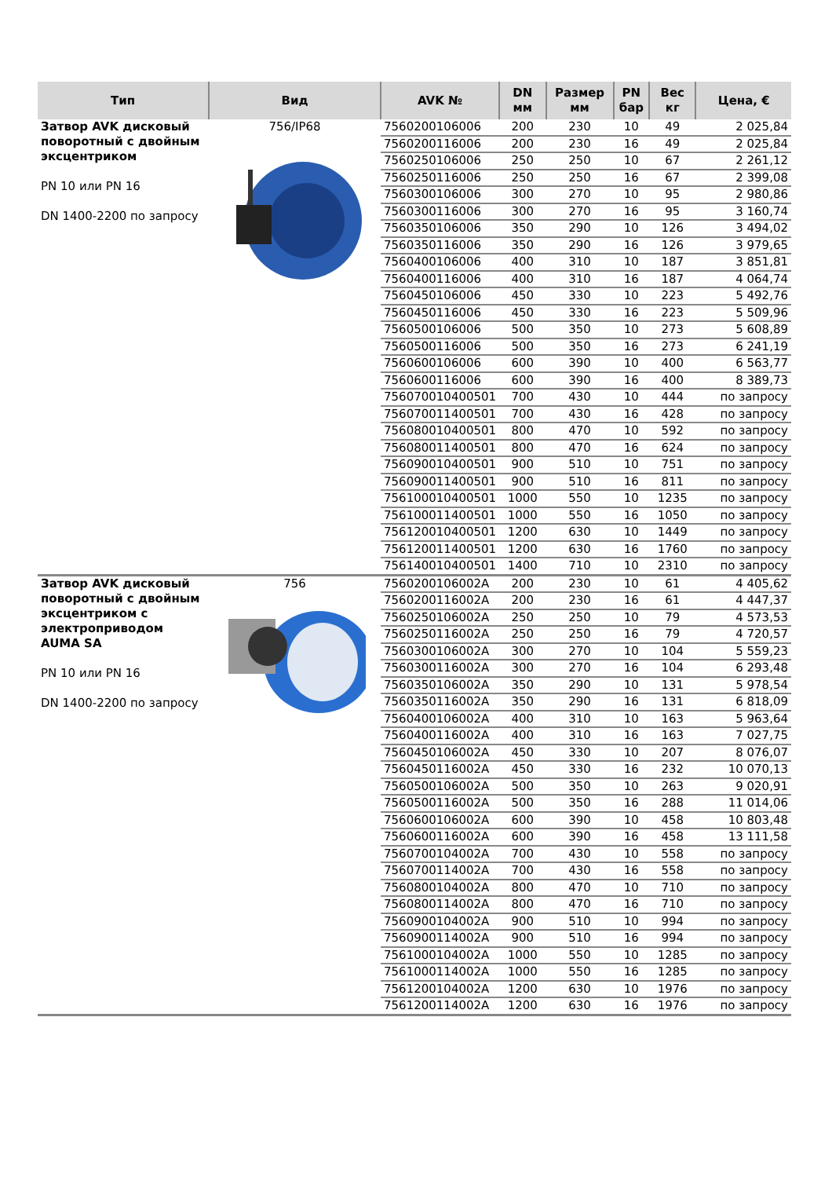| Тип | Вид | AVK № | DN мм | Размер мм | PN бар | Вес кг | Цена, € |
| --- | --- | --- | --- | --- | --- | --- | --- |
| Затвор AVK дисковый поворотный с двойным эксцентриком PN 10 или PN 16 DN 1400-2200 по запросу | 756/IP68 | 7560200106006 | 200 | 230 | 10 | 49 | 2 025,84 |
| | | 7560200116006 | 200 | 230 | 16 | 49 | 2 025,84 |
| | | 7560250106006 | 250 | 250 | 10 | 67 | 2 261,12 |
| | | 7560250116006 | 250 | 250 | 16 | 67 | 2 399,08 |
| | | 7560300106006 | 300 | 270 | 10 | 95 | 2 980,86 |
| | | 7560300116006 | 300 | 270 | 16 | 95 | 3 160,74 |
| | | 7560350106006 | 350 | 290 | 10 | 126 | 3 494,02 |
| | | 7560350116006 | 350 | 290 | 16 | 126 | 3 979,65 |
| | | 7560400106006 | 400 | 310 | 10 | 187 | 3 851,81 |
| | | 7560400116006 | 400 | 310 | 16 | 187 | 4 064,74 |
| | | 7560450106006 | 450 | 330 | 10 | 223 | 5 492,76 |
| | | 7560450116006 | 450 | 330 | 16 | 223 | 5 509,96 |
| | | 7560500106006 | 500 | 350 | 10 | 273 | 5 608,89 |
| | | 7560500116006 | 500 | 350 | 16 | 273 | 6 241,19 |
| | | 7560600106006 | 600 | 390 | 10 | 400 | 6 563,77 |
| | | 7560600116006 | 600 | 390 | 16 | 400 | 8 389,73 |
| | | 756070010400501 | 700 | 430 | 10 | 444 | по запросу |
| | | 756070011400501 | 700 | 430 | 16 | 428 | по запросу |
| | | 756080010400501 | 800 | 470 | 10 | 592 | по запросу |
| | | 756080011400501 | 800 | 470 | 16 | 624 | по запросу |
| | | 756090010400501 | 900 | 510 | 10 | 751 | по запросу |
| | | 756090011400501 | 900 | 510 | 16 | 811 | по запросу |
| | | 756100010400501 | 1000 | 550 | 10 | 1235 | по запросу |
| | | 756100011400501 | 1000 | 550 | 16 | 1050 | по запросу |
| | | 756120010400501 | 1200 | 630 | 10 | 1449 | по запросу |
| | | 756120011400501 | 1200 | 630 | 16 | 1760 | по запросу |
| | | 756140010400501 | 1400 | 710 | 10 | 2310 | по запросу |
| Затвор AVK дисковый поворотный с двойным эксцентриком с электроприводом AUMA SA PN 10 или PN 16 DN 1400-2200 по запросу | 756 | 7560200106002A | 200 | 230 | 10 | 61 | 4 405,62 |
| | | 7560200116002A | 200 | 230 | 16 | 61 | 4 447,37 |
| | | 7560250106002A | 250 | 250 | 10 | 79 | 4 573,53 |
| | | 7560250116002A | 250 | 250 | 16 | 79 | 4 720,57 |
| | | 7560300106002A | 300 | 270 | 10 | 104 | 5 559,23 |
| | | 7560300116002A | 300 | 270 | 16 | 104 | 6 293,48 |
| | | 7560350106002A | 350 | 290 | 10 | 131 | 5 978,54 |
| | | 7560350116002A | 350 | 290 | 16 | 131 | 6 818,09 |
| | | 7560400106002A | 400 | 310 | 10 | 163 | 5 963,64 |
| | | 7560400116002A | 400 | 310 | 16 | 163 | 7 027,75 |
| | | 7560450106002A | 450 | 330 | 10 | 207 | 8 076,07 |
| | | 7560450116002A | 450 | 330 | 16 | 232 | 10 070,13 |
| | | 7560500106002A | 500 | 350 | 10 | 263 | 9 020,91 |
| | | 7560500116002A | 500 | 350 | 16 | 288 | 11 014,06 |
| | | 7560600106002A | 600 | 390 | 10 | 458 | 10 803,48 |
| | | 7560600116002A | 600 | 390 | 16 | 458 | 13 111,58 |
| | | 7560700104002A | 700 | 430 | 10 | 558 | по запросу |
| | | 7560700114002A | 700 | 430 | 16 | 558 | по запросу |
| | | 7560800104002A | 800 | 470 | 10 | 710 | по запросу |
| | | 7560800114002A | 800 | 470 | 16 | 710 | по запросу |
| | | 7560900104002A | 900 | 510 | 10 | 994 | по запросу |
| | | 7560900114002A | 900 | 510 | 16 | 994 | по запросу |
| | | 7561000104002A | 1000 | 550 | 10 | 1285 | по запросу |
| | | 7561000114002A | 1000 | 550 | 16 | 1285 | по запросу |
| | | 7561200104002A | 1200 | 630 | 10 | 1976 | по запросу |
| | | 7561200114002A | 1200 | 630 | 16 | 1976 | по запросу |